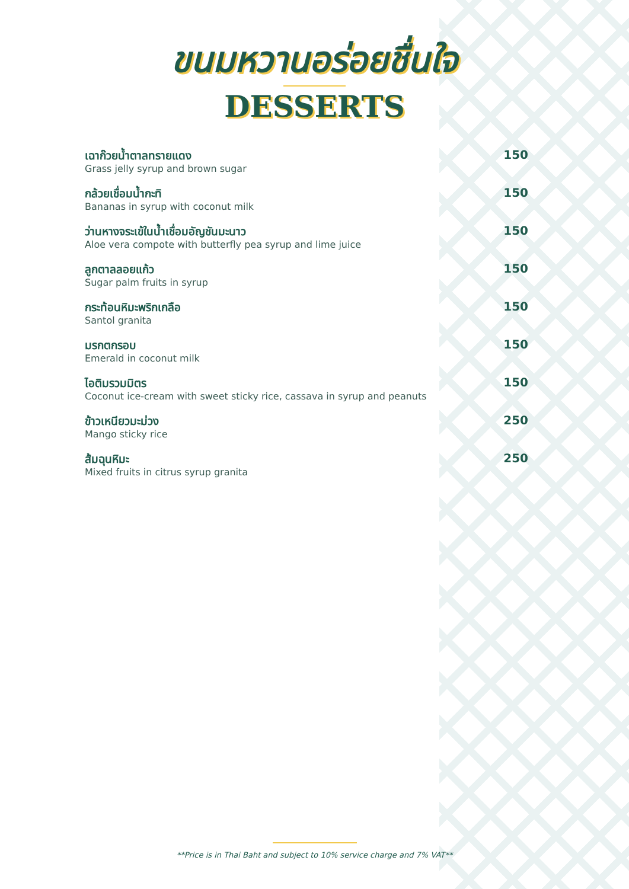ขนมหวานอร่อยชื่นใจ
DESSERTS
เฉาก๊วยน้ำตาลทรายแดง
Grass jelly syrup and brown sugar
150
กล้วยเชื่อมน้ำกะทิ
Bananas in syrup with coconut milk
150
ว่านหางจระเข้ในน้ำเชื่อมอัญชันมะนาว
Aloe vera compote with butterfly pea syrup and lime juice
150
ลูกตาลลอยแก้ว
Sugar palm fruits in syrup
150
กระท้อนหิมะพริกเกลือ
Santol granita
150
มรกตกรอบ
Emerald in coconut milk
150
ไอติมรวมมิตร
Coconut ice-cream with sweet sticky rice, cassava in syrup and peanuts
150
ข้าวเหนียวมะม่วง
Mango sticky rice
250
ส้มฉุนหิมะ
Mixed fruits in citrus syrup granita
250
**Price is in Thai Baht and subject to 10% service charge and 7% VAT**